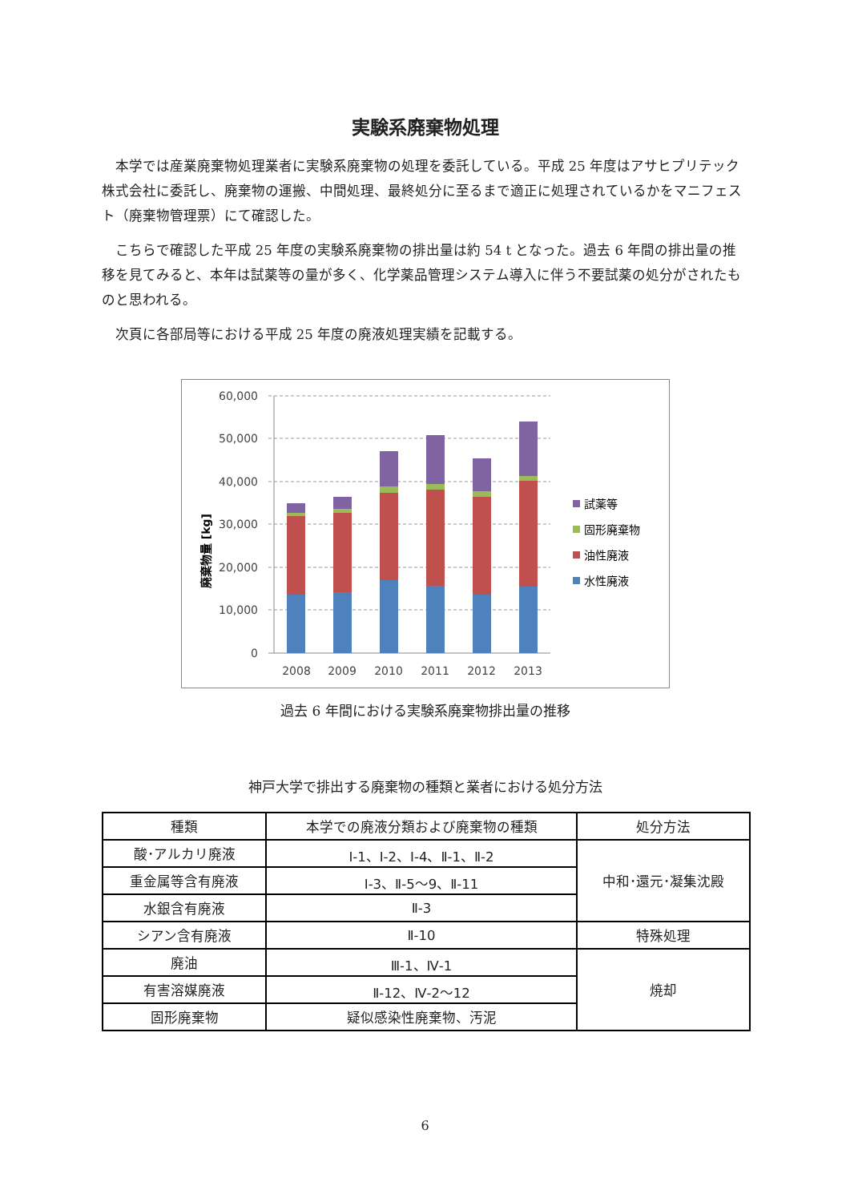実験系廃棄物処理
本学では産業廃棄物処理業者に実験系廃棄物の処理を委託している。平成 25 年度はアサヒプリテック株式会社に委託し、廃棄物の運搬、中間処理、最終処分に至るまで適正に処理されているかをマニフェスト（廃棄物管理票）にて確認した。
こちらで確認した平成 25 年度の実験系廃棄物の排出量は約 54 t となった。過去 6 年間の排出量の推移を見てみると、本年は試薬等の量が多く、化学薬品管理システム導入に伴う不要試薬の処分がされたものと思われる。
次頁に各部局等における平成 25 年度の廃液処理実績を記載する。
廃棄物量 [kg]
60,000
50,000
40,000
30,000
20,000
10,000
0
2008
2009
2010
2011
2012
2013
試薬等
固形廃棄物
油性廃液
水性廃液
過去 6 年間における実験系廃棄物排出量の推移
神戸大学で排出する廃棄物の種類と業者における処分方法
| 種類 | 本学での廃液分類および廃棄物の種類 | 処分方法 |
| --- | --- | --- |
| 酸･アルカリ廃液 | Ⅰ-1、Ⅰ-2、Ⅰ-4、Ⅱ-1、Ⅱ-2 | 中和･還元･凝集沈殿 |
| 重金属等含有廃液 | Ⅰ-3、Ⅱ-5～9、Ⅱ-11 | |
| 水銀含有廃液 | Ⅱ-3 | |
| シアン含有廃液 | Ⅱ-10 | 特殊処理 |
| 廃油 | Ⅲ-1、Ⅳ-1 | 焼却 |
| 有害溶媒廃液 | Ⅱ-12、Ⅳ-2～12 | |
| 固形廃棄物 | 疑似感染性廃棄物、汚泥 | |
6